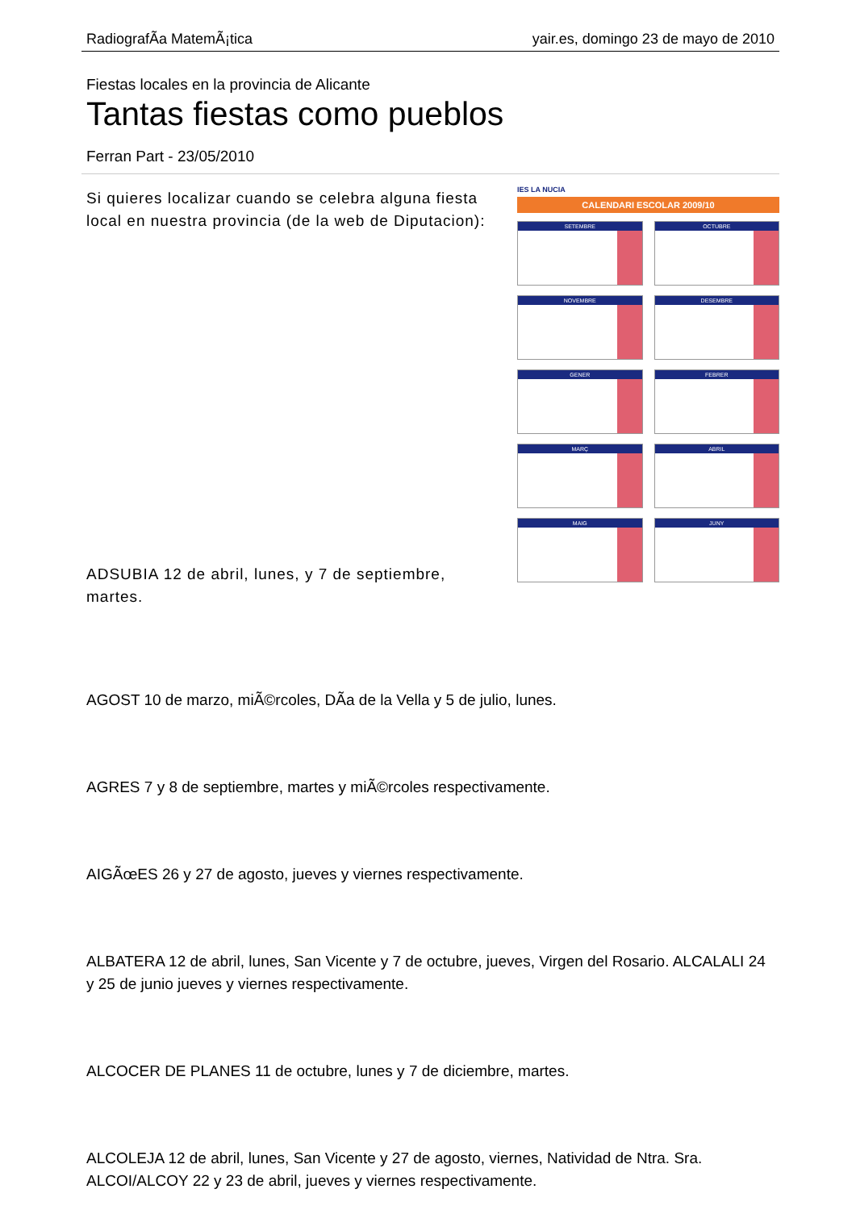RadiografÃ­a MatemÃ¡tica yair.es, domingo 23 de mayo de 2010
Fiestas locales en la provincia de Alicante
Tantas fiestas como pueblos
Ferran Part - 23/05/2010
IES LA NUCIA
CALENDARI ESCOLAR 2009/10
SETEMBRE
OCTUBRE
NOVEMBRE
DESEMBRE
GENER
FEBRER
MARÇ
ABRIL
MAIG
JUNY
Si quieres localizar cuando se celebra alguna fiesta local en nuestra provincia (de la web de Diputacion):
ADSUBIA 12 de abril, lunes, y 7 de septiembre, martes.
AGOST 10 de marzo, miÃ©rcoles, DÃ­a de la Vella y 5 de julio, lunes.
AGRES 7 y 8 de septiembre, martes y miÃ©rcoles respectivamente.
AIGÃœES 26 y 27 de agosto, jueves y viernes respectivamente.
ALBATERA 12 de abril, lunes, San Vicente y 7 de octubre, jueves, Virgen del Rosario. ALCALALI 24 y 25 de junio jueves y viernes respectivamente.
ALCOCER DE PLANES 11 de octubre, lunes y 7 de diciembre, martes.
ALCOLEJA 12 de abril, lunes, San Vicente y 27 de agosto, viernes, Natividad de Ntra. Sra. ALCOI/ALCOY 22 y 23 de abril, jueves y viernes respectivamente.